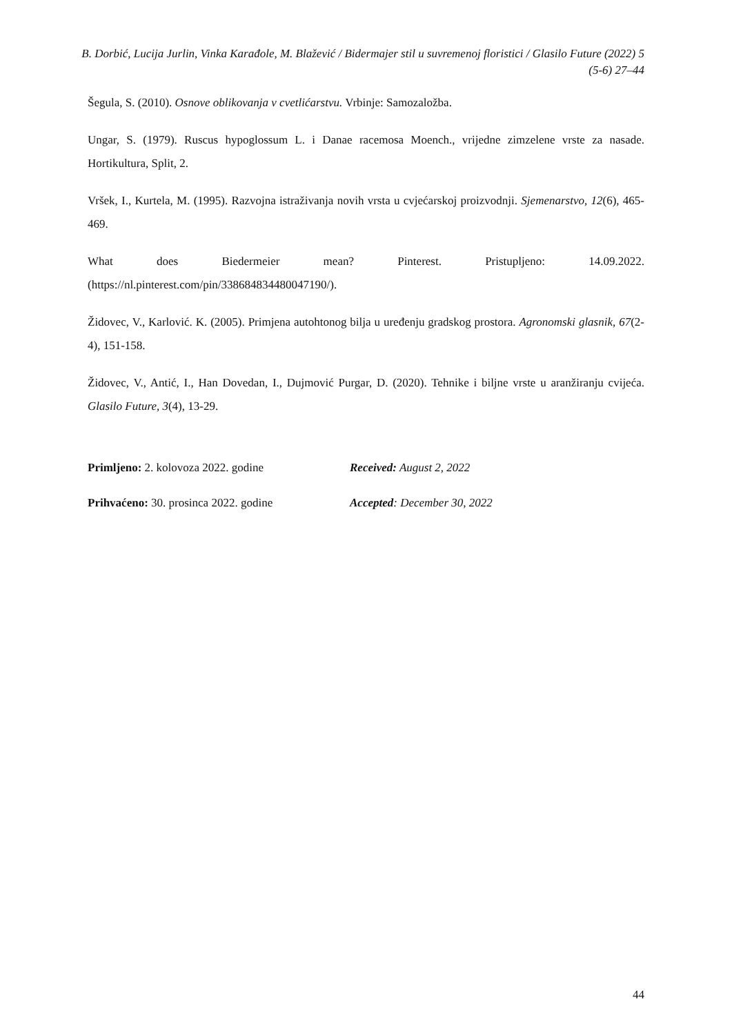B. Dorbić, Lucija Jurlin, Vinka Karađole, M. Blažević / Bidermajer stil u suvremenoj floristici / Glasilo Future (2022) 5 (5-6) 27–44
Šegula, S. (2010). Osnove oblikovanja v cvetlićarstvu. Vrbinje: Samozaložba.
Ungar, S. (1979). Ruscus hypoglossum L. i Danae racemosa Moench., vrijedne zimzelene vrste za nasade. Hortikultura, Split, 2.
Vršek, I., Kurtela, M. (1995). Razvojna istraživanja novih vrsta u cvjećarskoj proizvodnji. Sjemenarstvo, 12(6), 465-469.
What does Biedermeier mean? Pinterest. Pristupljeno: 14.09.2022. (https://nl.pinterest.com/pin/338684834480047190/).
Židovec, V., Karlović. K. (2005). Primjena autohtonog bilja u uređenju gradskog prostora. Agronomski glasnik, 67(2-4), 151-158.
Židovec, V., Antić, I., Han Dovedan, I., Dujmović Purgar, D. (2020). Tehnike i biljne vrste u aranžiranju cvijeća. Glasilo Future, 3(4), 13-29.
Primljeno: 2. kolovoza 2022. godine Received: August 2, 2022
Prihvaćeno: 30. prosinca 2022. godine Accepted: December 30, 2022
44